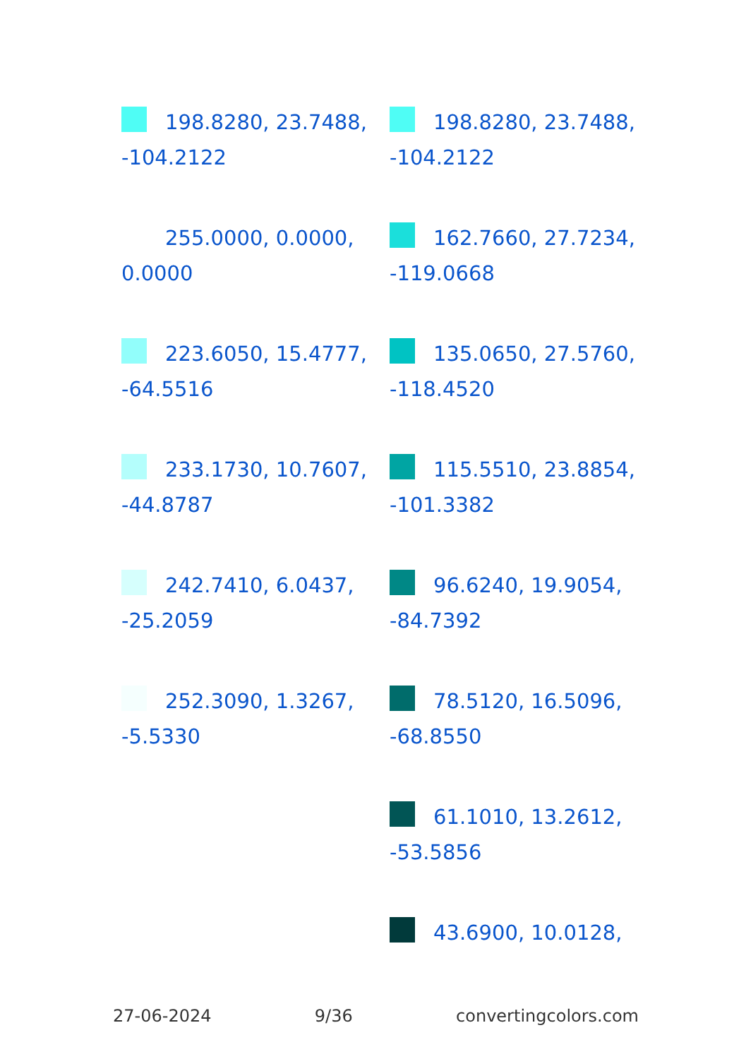198.8280, 23.7488, -104.2122
255.0000, 0.0000, 0.0000
223.6050, 15.4777, -64.5516
233.1730, 10.7607, -44.8787
242.7410, 6.0437, -25.2059
252.3090, 1.3267, -5.5330
198.8280, 23.7488, -104.2122
162.7660, 27.7234, -119.0668
135.0650, 27.5760, -118.4520
115.5510, 23.8854, -101.3382
96.6240, 19.9054, -84.7392
78.5120, 16.5096, -68.8550
61.1010, 13.2612, -53.5856
43.6900, 10.0128,
27-06-2024 9/36 convertingcolors.com